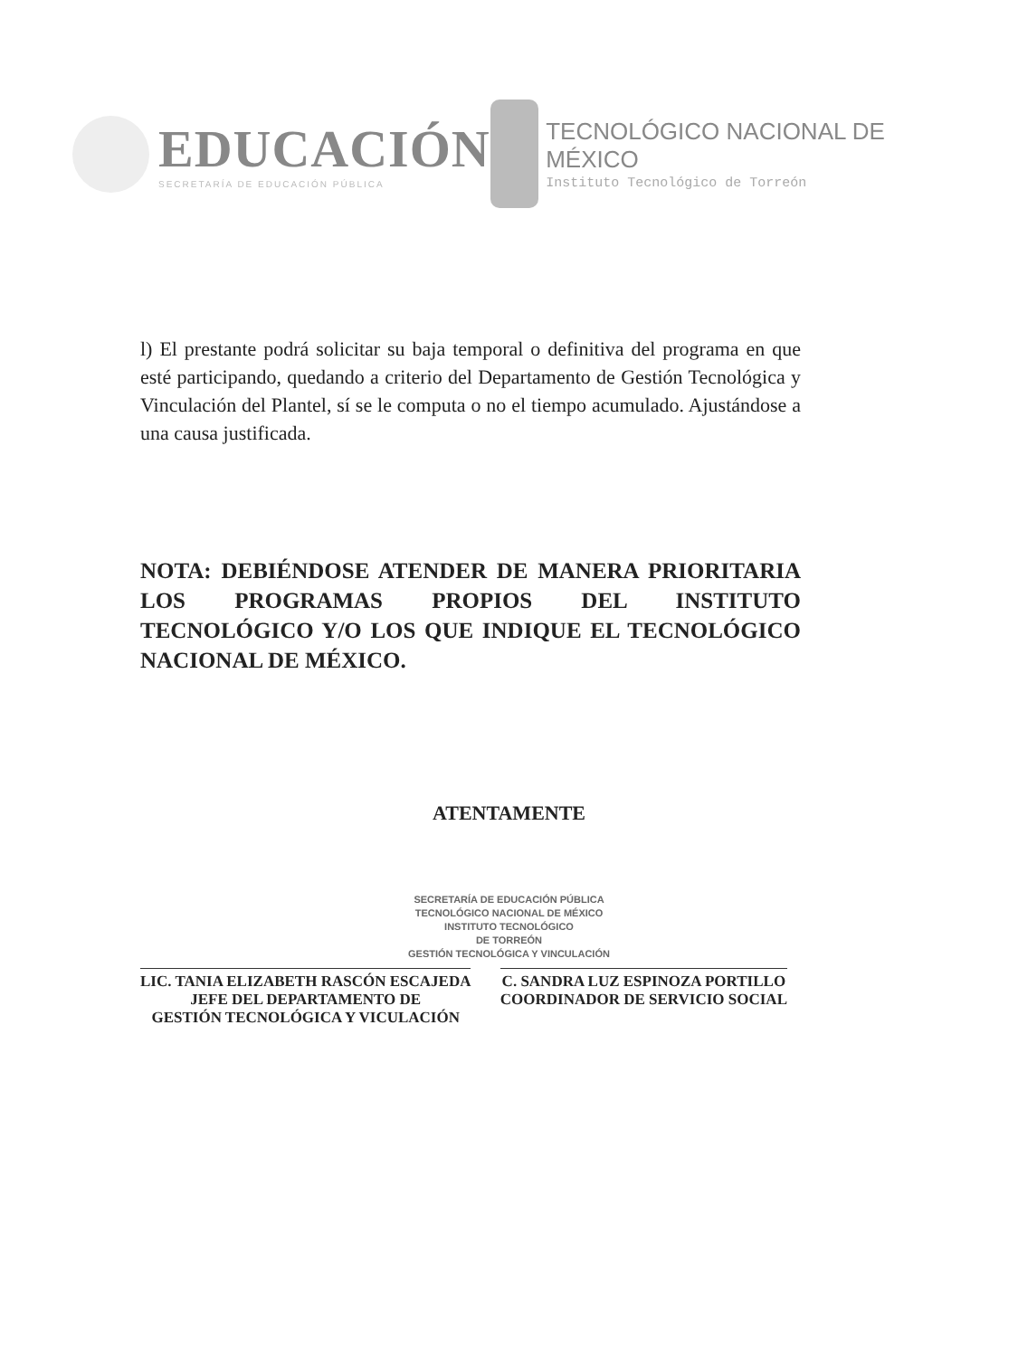EDUCACIÓN
SECRETARÍA DE EDUCACIÓN PÚBLICA
TECNOLÓGICO NACIONAL DE MÉXICO
Instituto Tecnológico de Torreón
l) El prestante podrá solicitar su baja temporal o definitiva del programa en que esté participando, quedando a criterio del Departamento de Gestión Tecnológica y Vinculación del Plantel, sí se le computa o no el tiempo acumulado. Ajustándose a una causa justificada.
NOTA: DEBIÉNDOSE ATENDER DE MANERA PRIORITARIA LOS PROGRAMAS PROPIOS DEL INSTITUTO TECNOLÓGICO Y/O LOS QUE INDIQUE EL TECNOLÓGICO NACIONAL DE MÉXICO.
ATENTAMENTE
SECRETARÍA DE EDUCACIÓN PÚBLICA
TECNOLÓGICO NACIONAL DE MÉXICO
INSTITUTO TECNOLÓGICO
DE TORREÓN
GESTIÓN TECNOLÓGICA Y VINCULACIÓN
LIC. TANIA ELIZABETH RASCÓN ESCAJEDA
JEFE DEL DEPARTAMENTO DE
GESTIÓN TECNOLÓGICA Y VICULACIÓN
C. SANDRA LUZ ESPINOZA PORTILLO
COORDINADOR DE SERVICIO SOCIAL